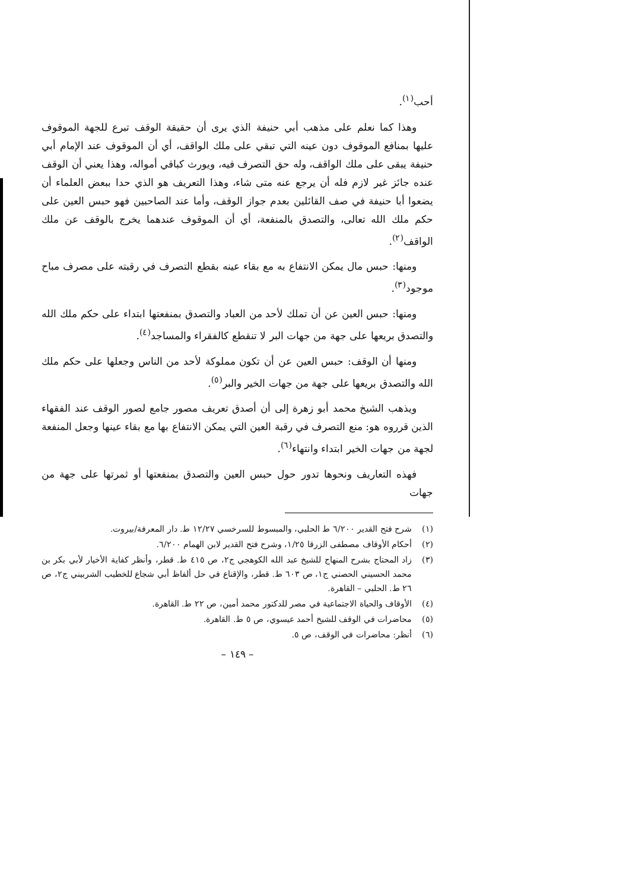أحب<sup>(١)</sup>.
وهذا كما نعلم على مذهب أبي حنيفة الذي يرى أن حقيقة الوقف تبرع للجهة الموقوف عليها بمنافع الموقوف دون عينه التي تبقي على ملك الواقف، أي أن الموقوف عند الإمام أبي حنيفة يبقى على ملك الواقف، وله حق التصرف فيه، ويورث كباقي أمواله، وهذا يعني أن الوقف عنده جائز غير لازم فله أن يرجع عنه متى شاء، وهذا التعريف هو الذي حدا ببعض العلماء أن يضعوا أبا حنيفة في صف القائلين بعدم جواز الوقف، وأما عند الصاحبين فهو حبس العين على حكم ملك الله تعالى، والتصدق بالمنفعة، أي أن الموقوف عندهما يخرج بالوقف عن ملك الواقف<sup>(٢)</sup>.
ومنها: حبس مال يمكن الانتفاع به مع بقاء عينه بقطع التصرف في رقبته على مصرف مباح موجود<sup>(٣)</sup>.
ومنها: حبس العين عن أن تملك لأحد من العباد والتصدق بمنفعتها ابتداء على حكم ملك الله والتصدق بريعها على جهة من جهات البر لا تنقطع كالفقراء والمساجد<sup>(٤)</sup>.
ومنها أن الوقف: حبس العين عن أن تكون مملوكة لأحد من الناس وجعلها على حكم ملك الله والتصدق بريعها على جهة من جهات الخير والبر<sup>(٥)</sup>.
ويذهب الشيخ محمد أبو زهرة إلى أن أصدق تعريف مصور جامع لصور الوقف عند الفقهاء الذين قرروه هو: منع التصرف في رقبة العين التي يمكن الانتفاع بها مع بقاء عينها وجعل المنفعة لجهة من جهات الخير ابتداء وانتهاء<sup>(٦)</sup>.
فهذه التعاريف ونحوها تدور حول حبس العين والتصدق بمنفعتها أو ثمرتها على جهة من جهات
(١) شرح فتح القدير ٦/٢٠٠ ط الحلبي، والمبسوط للسرخسي ١٢/٢٧ ط. دار المعرفة/بيروت.
(٢) أحكام الأوقاف مصطفى الزرقا ١/٢٥، وشرح فتح القدير لابن الهمام ٦/٢٠٠.
(٣) زاد المحتاج بشرح المنهاج للشيخ عبد الله الكوهجي ج٢، ص ٤١٥ ط. قطر، وأنظر كفاية الأخيار لأبي بكر بن محمد الحسيني الحصني ج١، ص ٦٠٣ ط. قطر، والإقناع في حل ألفاظ أبي شجاع للخطيب الشربيني ج٢، ص ٢٦ ط. الحلبي – القاهرة.
(٤) الأوقاف والحياة الاجتماعية في مصر للدكتور محمد أمين، ص ٢٢ ط. القاهرة.
(٥) محاضرات في الوقف للشيخ أحمد عيسوي، ص ٥ ط. القاهرة.
(٦) أنظر: محاضرات في الوقف، ص ٥.
– ١٤٩ –